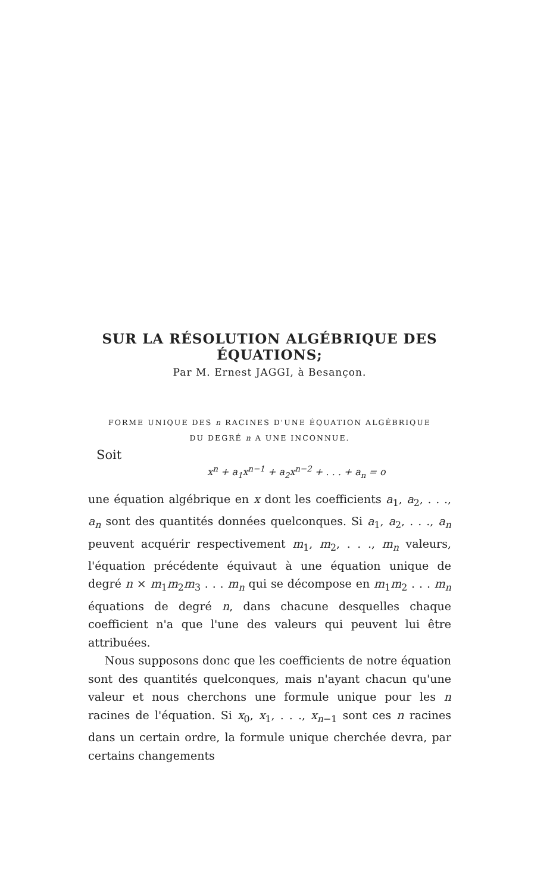SUR LA RÉSOLUTION ALGÉBRIQUE DES ÉQUATIONS;
Par M. Ernest JAGGI, à Besançon.
FORME UNIQUE DES n RACINES D'UNE ÉQUATION ALGÉBRIQUE
DU DEGRÉ n A UNE INCONNUE.
Soit
x<sup>n</sup> + a<sub>1</sub>x<sup>n−1</sup> + a<sub>2</sub>x<sup>n−2</sup> + . . . + a<sub>n</sub> = o
une équation algébrique en x dont les coefficients a<sub>1</sub>, a<sub>2</sub>, . . ., a<sub>n</sub> sont des quantités données quelconques. Si a<sub>1</sub>, a<sub>2</sub>, . . ., a<sub>n</sub> peuvent acquérir respectivement m<sub>1</sub>, m<sub>2</sub>, . . ., m<sub>n</sub> valeurs, l'équation précédente équivaut à une équation unique de degré n × m<sub>1</sub>m<sub>2</sub>m<sub>3</sub> . . . m<sub>n</sub> qui se décompose en m<sub>1</sub>m<sub>2</sub> . . . m<sub>n</sub> équations de degré n, dans chacune desquelles chaque coefficient n'a que l'une des valeurs qui peuvent lui être attribuées.
Nous supposons donc que les coefficients de notre équation sont des quantités quelconques, mais n'ayant chacun qu'une valeur et nous cherchons une formule unique pour les n racines de l'équation. Si x<sub>0</sub>, x<sub>1</sub>, . . ., x<sub>n−1</sub> sont ces n racines dans un certain ordre, la formule unique cherchée devra, par certains changements